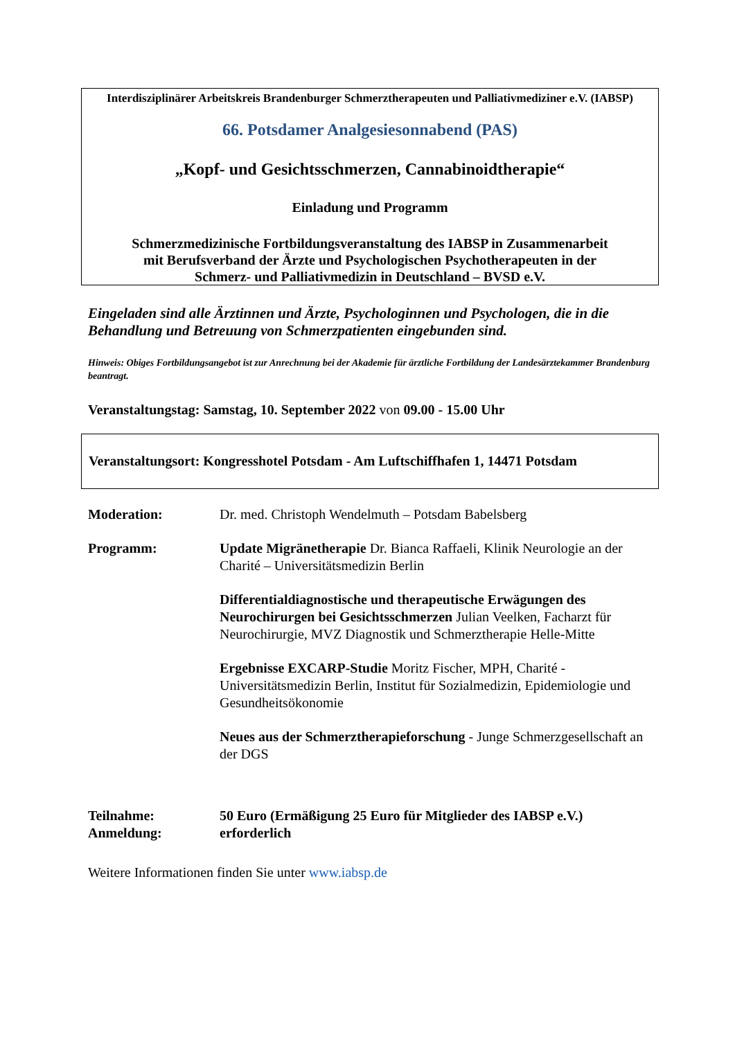Interdisziplinärer Arbeitskreis Brandenburger Schmerztherapeuten und Palliativmediziner e.V. (IABSP)
66. Potsdamer Analgesiesonnabend (PAS)
„Kopf- und Gesichtsschmerzen, Cannabinoidtherapie“
Einladung und Programm
Schmerzmedizinische Fortbildungsveranstaltung des IABSP in Zusammenarbeit
mit Berufsverband der Ärzte und Psychologischen Psychotherapeuten in der
Schmerz- und Palliativmedizin in Deutschland – BVSD e.V.
Eingeladen sind alle Ärztinnen und Ärzte, Psychologinnen und Psychologen, die in die Behandlung und Betreuung von Schmerzpatienten eingebunden sind.
Hinweis: Obiges Fortbildungsangebot ist zur Anrechnung bei der Akademie für ärztliche Fortbildung der Landesärztekammer Brandenburg beantragt.
Veranstaltungstag: Samstag, 10. September 2022 von 09.00 - 15.00 Uhr
Veranstaltungsort: Kongresshotel Potsdam - Am Luftschiffhafen 1, 14471 Potsdam
Moderation: Dr. med. Christoph Wendelmuth – Potsdam Babelsberg
Programm: Update Migränetherapie Dr. Bianca Raffaeli, Klinik Neurologie an der Charité – Universitätsmedizin Berlin
Differentialdiagnostische und therapeutische Erwägungen des Neurochirurgen bei Gesichtsschmerzen Julian Veelken, Facharzt für Neurochirurgie, MVZ Diagnostik und Schmerztherapie Helle-Mitte
Ergebnisse EXCARP-Studie Moritz Fischer, MPH, Charité - Universitätsmedizin Berlin, Institut für Sozialmedizin, Epidemiologie und Gesundheitsökonomie
Neues aus der Schmerztherapieforschung - Junge Schmerzgesellschaft an der DGS
Teilnahme:
Anmeldung:
50 Euro (Ermäßigung 25 Euro für Mitglieder des IABSP e.V.)
erforderlich
Weitere Informationen finden Sie unter www.iabsp.de